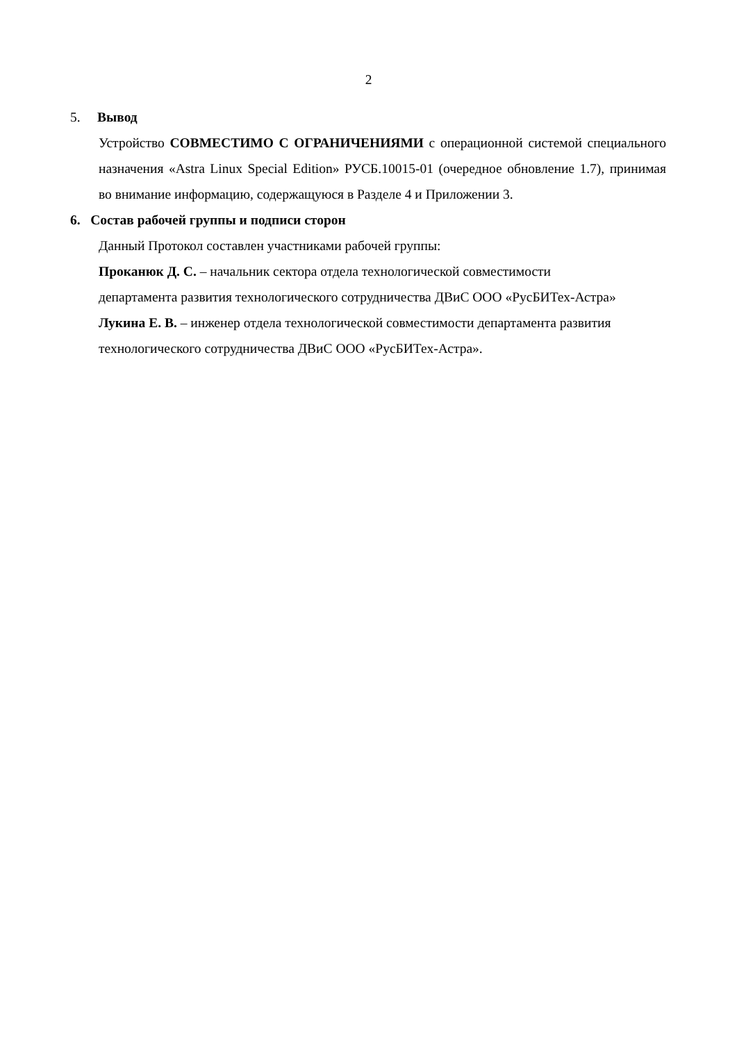2
5. Вывод
Устройство СОВМЕСТИМО С ОГРАНИЧЕНИЯМИ с операционной системой специального назначения «Astra Linux Special Edition» РУСБ.10015-01 (очередное обновление 1.7), принимая во внимание информацию, содержащуюся в Разделе 4 и Приложении 3.
6. Состав рабочей группы и подписи сторон
Данный Протокол составлен участниками рабочей группы:
Проканюк Д. С. – начальник сектора отдела технологической совместимости
департамента развития технологического сотрудничества ДВиС ООО «РусБИТех-Астра»
Лукина Е. В. – инженер отдела технологической совместимости департамента развития
технологического сотрудничества ДВиС ООО «РусБИТех-Астра».